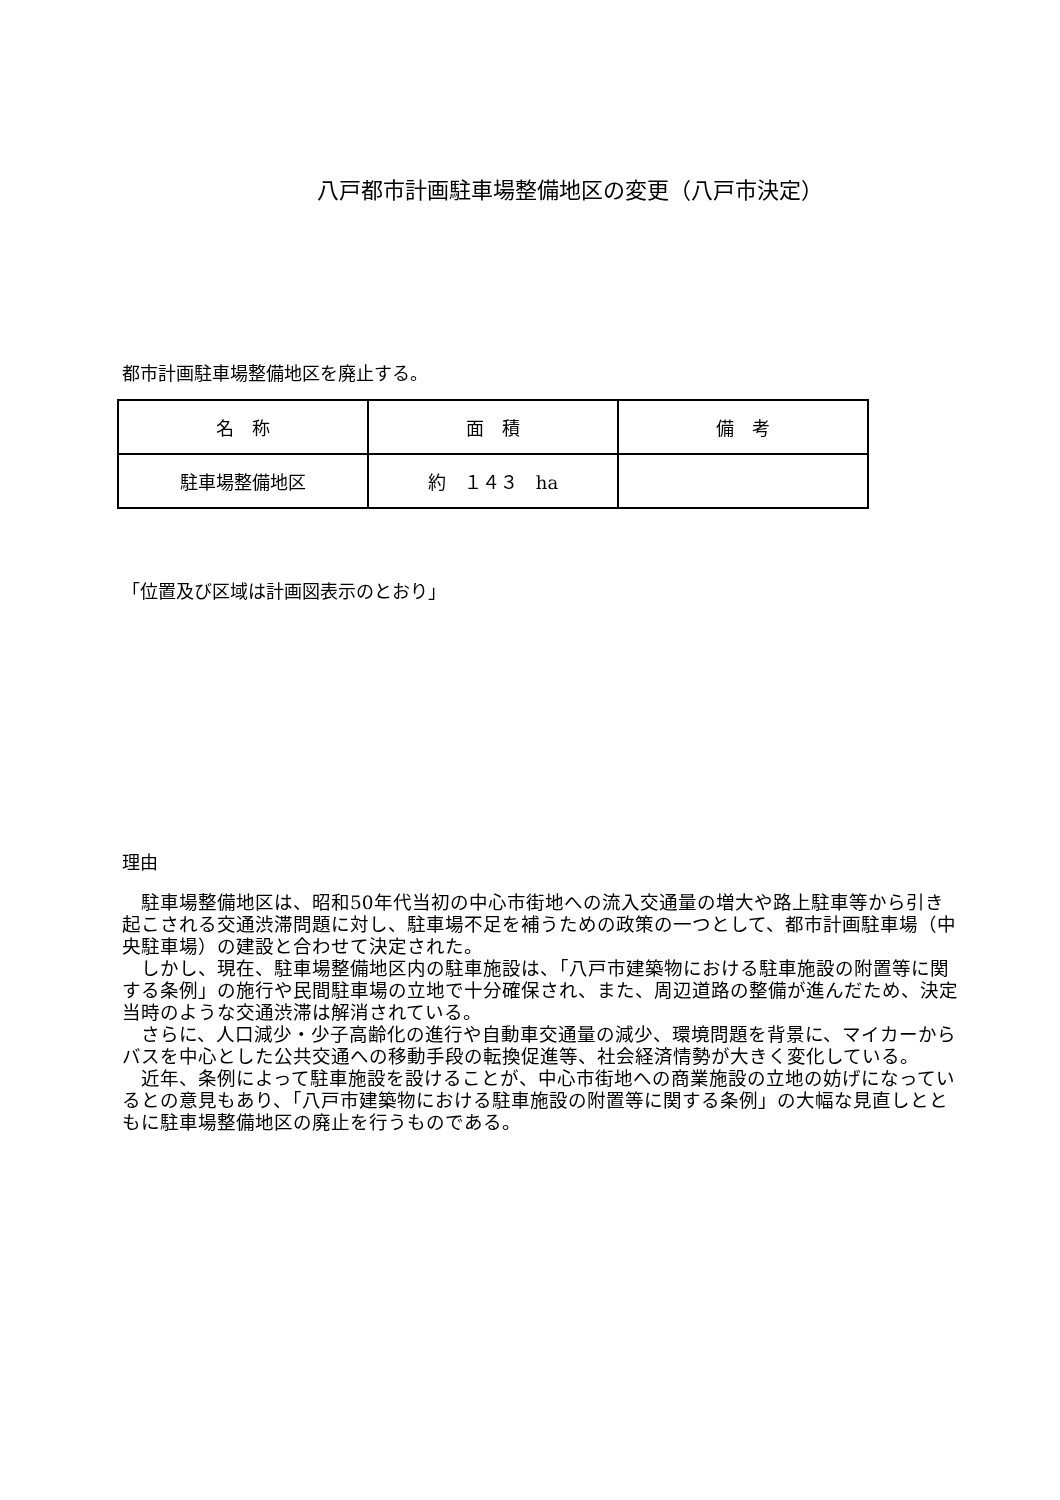八戸都市計画駐車場整備地区の変更（八戸市決定）
都市計画駐車場整備地区を廃止する。
| 名 称 | 面 積 | 備 考 |
| --- | --- | --- |
| 駐車場整備地区 | 約 １４３ ha | |
「位置及び区域は計画図表示のとおり」
理由
　駐車場整備地区は、昭和50年代当初の中心市街地への流入交通量の増大や路上駐車等から引き起こされる交通渋滞問題に対し、駐車場不足を補うための政策の一つとして、都市計画駐車場（中央駐車場）の建設と合わせて決定された。
　しかし、現在、駐車場整備地区内の駐車施設は、「八戸市建築物における駐車施設の附置等に関する条例」の施行や民間駐車場の立地で十分確保され、また、周辺道路の整備が進んだため、決定当時のような交通渋滞は解消されている。
　さらに、人口減少・少子高齢化の進行や自動車交通量の減少、環境問題を背景に、マイカーからバスを中心とした公共交通への移動手段の転換促進等、社会経済情勢が大きく変化している。
　近年、条例によって駐車施設を設けることが、中心市街地への商業施設の立地の妨げになっているとの意見もあり、「八戸市建築物における駐車施設の附置等に関する条例」の大幅な見直しとともに駐車場整備地区の廃止を行うものである。